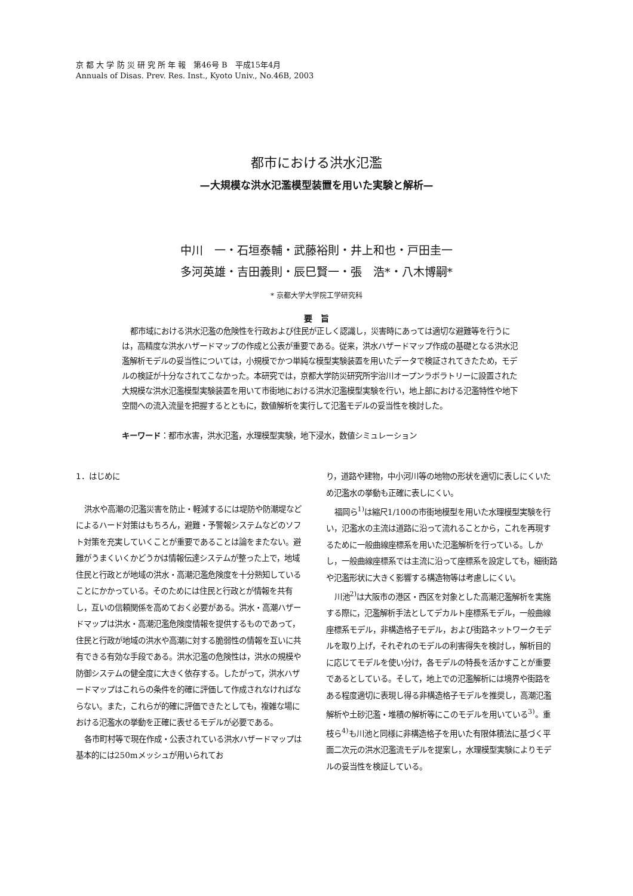京 都 大 学 防 災 研 究 所 年 報　第46号 B　平成15年4月
Annuals of Disas. Prev. Res. Inst., Kyoto Univ., No.46B, 2003
都市における洪水氾濫
—大規模な洪水氾濫模型装置を用いた実験と解析—
中川　一・石垣泰輔・武藤裕則・井上和也・戸田圭一
多河英雄・吉田義則・辰巳賢一・張　浩*・八木博嗣*
* 京都大学大学院工学研究科
要　旨
都市域における洪水氾濫の危険性を行政および住民が正しく認識し，災害時にあっては適切な避難等を行うには，高精度な洪水ハザードマップの作成と公表が重要である。従来，洪水ハザードマップ作成の基礎となる洪水氾濫解析モデルの妥当性については，小規模でかつ単純な模型実験装置を用いたデータで検証されてきたため，モデルの検証が十分なされてこなかった。本研究では，京都大学防災研究所宇治川オープンラボラトリーに設置された大規模な洪水氾濫模型実験装置を用いて市街地における洪水氾濫模型実験を行い，地上部における氾濫特性や地下空間への流入流量を把握するとともに，数値解析を実行して氾濫モデルの妥当性を検討した。
キーワード：都市水害，洪水氾濫，水理模型実験，地下浸水，数値シミュレーション
1．はじめに
洪水や高潮の氾濫災害を防止・軽減するには堤防や防潮堤などによるハード対策はもちろん，避難・予警報システムなどのソフト対策を充実していくことが重要であることは論をまたない。避難がうまくいくかどうかは情報伝達システムが整った上で，地域住民と行政とが地域の洪水・高潮氾濫危険度を十分熟知していることにかかっている。そのためには住民と行政とが情報を共有し，互いの信頼関係を高めておく必要がある。洪水・高潮ハザードマップは洪水・高潮氾濫危険度情報を提供するものであって，住民と行政が地域の洪水や高潮に対する脆弱性の情報を互いに共有できる有効な手段である。洪水氾濫の危険性は，洪水の規模や防御システムの健全度に大きく依存する。したがって，洪水ハザードマップはこれらの条件を的確に評価して作成されなければならない。また，これらが的確に評価できたとしても，複雑な場における氾濫水の挙動を正確に表せるモデルが必要である。
各市町村等で現在作成・公表されている洪水ハザードマップは基本的には250mメッシュが用いられてお
り，道路や建物，中小河川等の地物の形状を適切に表しにくいため氾濫水の挙動も正確に表しにくい。
福岡ら<sup>1)</sup>は縮尺1/100の市街地模型を用いた水理模型実験を行い，氾濫水の主流は道路に沿って流れることから，これを再現するために一般曲線座標系を用いた氾濫解析を行っている。しかし，一般曲線座標系では主流に沿って座標系を設定しても，細街路や氾濫形状に大きく影響する構造物等は考慮しにくい。
川池<sup>2)</sup>は大阪市の港区・西区を対象とした高潮氾濫解析を実施する際に，氾濫解析手法としてデカルト座標系モデル，一般曲線座標系モデル，非構造格子モデル，および街路ネットワークモデルを取り上げ，それぞれのモデルの利害得失を検討し，解析目的に応じてモデルを使い分け，各モデルの特長を活かすことが重要であるとしている。そして，地上での氾濫解析には境界や街路をある程度適切に表現し得る非構造格子モデルを推奨し，高潮氾濫解析や土砂氾濫・堆積の解析等にこのモデルを用いている<sup>3)</sup>。重枝ら<sup>4)</sup>も川池と同様に非構造格子を用いた有限体積法に基づく平面二次元の洪水氾濫流モデルを提案し，水理模型実験によりモデルの妥当性を検証している。